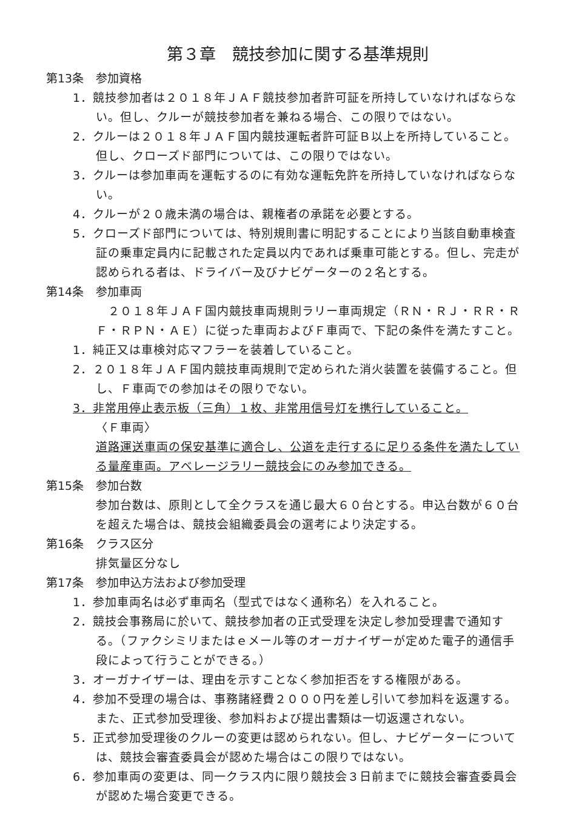第３章　競技参加に関する基準規則
第13条 参加資格
1．競技参加者は２０１８年ＪＡＦ競技参加者許可証を所持していなければならない。但し、クルーが競技参加者を兼ねる場合、この限りではない。
2．クルーは２０１８年ＪＡＦ国内競技運転者許可証Ｂ以上を所持していること。但し、クローズド部門については、この限りではない。
3．クルーは参加車両を運転するのに有効な運転免許を所持していなければならない。
4．クルーが２０歳未満の場合は、親権者の承諾を必要とする。
5．クローズド部門については、特別規則書に明記することにより当該自動車検査証の乗車定員内に記載された定員以内であれば乗車可能とする。但し、完走が認められる者は、ドライバー及びナビゲーターの２名とする。
第14条 参加車両
　２０１８年ＪＡＦ国内競技車両規則ラリー車両規定（ＲＮ・ＲＪ・ＲＲ・ＲＦ・ＲＰＮ・ＡＥ）に従った車両およびＦ車両で、下記の条件を満たすこと。
1．純正又は車検対応マフラーを装着していること。
2．２０１８年ＪＡＦ国内競技車両規則で定められた消火装置を装備すること。但し、Ｆ車両での参加はその限りでない。
3．非常用停止表示板（三角）１枚、非常用信号灯を携行していること。
〈Ｆ車両〉
道路運送車両の保安基準に適合し、公道を走行するに足りる条件を満たしている量産車両。アベレージラリー競技会にのみ参加できる。
第15条 参加台数
参加台数は、原則として全クラスを通じ最大６０台とする。申込台数が６０台を超えた場合は、競技会組織委員会の選考により決定する。
第16条 クラス区分
排気量区分なし
第17条 参加申込方法および参加受理
1．参加車両名は必ず車両名（型式ではなく通称名）を入れること。
2．競技会事務局に於いて、競技参加者の正式受理を決定し参加受理書で通知する。（ファクシミリまたはｅメール等のオーガナイザーが定めた電子的通信手段によって行うことができる。）
3．オーガナイザーは、理由を示すことなく参加拒否をする権限がある。
4．参加不受理の場合は、事務諸経費２０００円を差し引いて参加料を返還する。また、正式参加受理後、参加料および提出書類は一切返還されない。
5．正式参加受理後のクルーの変更は認められない。但し、ナビゲーターについては、競技会審査委員会が認めた場合はこの限りではない。
6．参加車両の変更は、同一クラス内に限り競技会３日前までに競技会審査委員会が認めた場合変更できる。